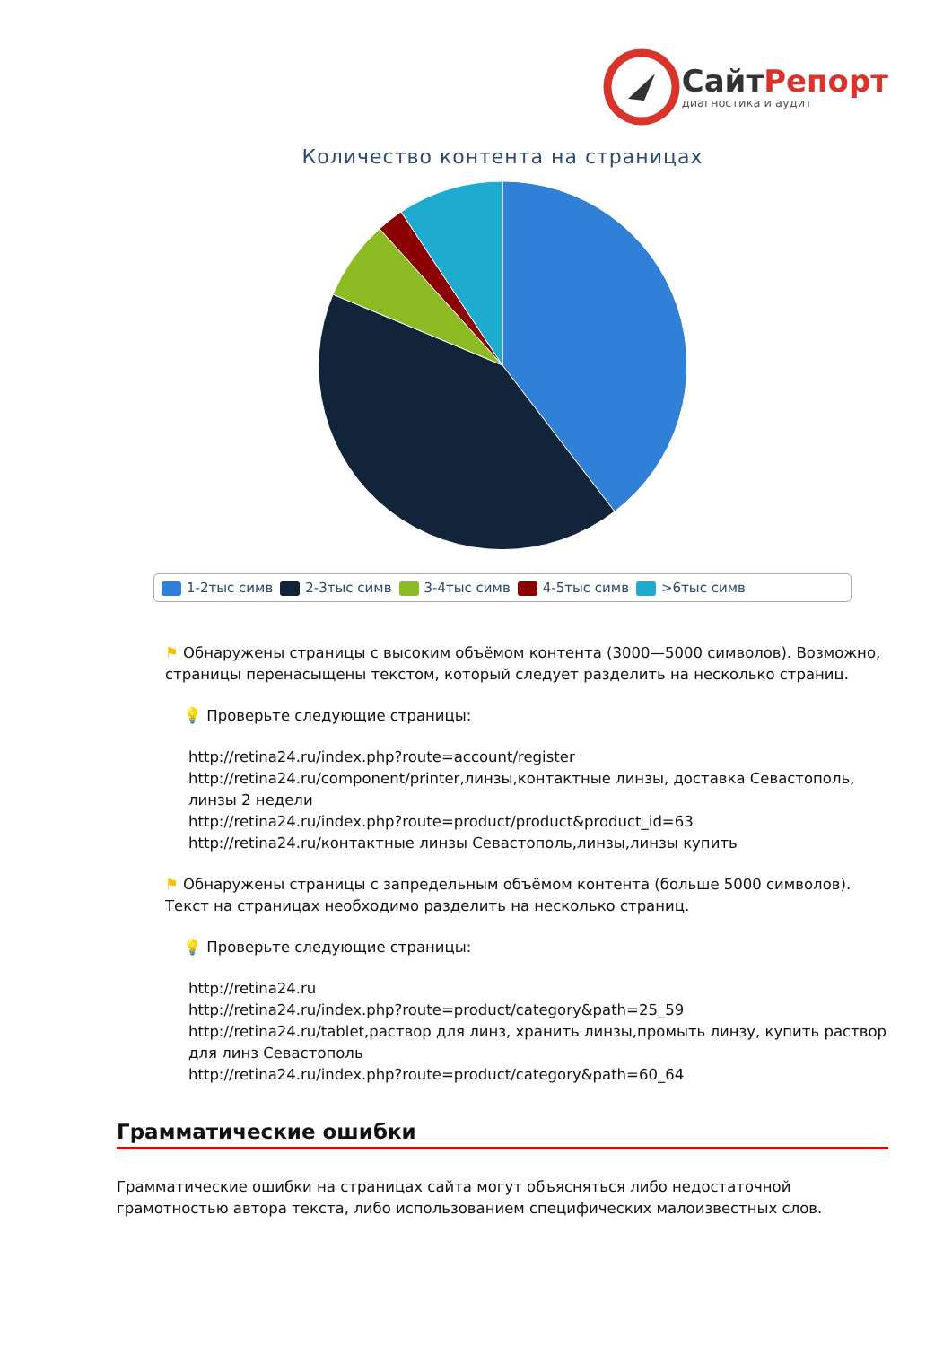СайтРепорт
диагностика и аудит
Количество контента на страницах
1-2тыс симв 2-3тыс симв 3-4тыс симв 4-5тыс симв >6тыс симв
⚑ Обнаружены страницы с высоким объёмом контента (3000—5000 символов). Возможно, страницы перенасыщены текстом, который следует разделить на несколько страниц.
💡 Проверьте следующие страницы:
http://retina24.ru/index.php?route=account/register
http://retina24.ru/component/printer,линзы,контактные линзы, доставка Севастополь, линзы 2 недели
http://retina24.ru/index.php?route=product/product&product_id=63
http://retina24.ru/контактные линзы Севастополь,линзы,линзы купить
⚑ Обнаружены страницы с запредельным объёмом контента (больше 5000 символов). Текст на страницах необходимо разделить на несколько страниц.
💡 Проверьте следующие страницы:
http://retina24.ru
http://retina24.ru/index.php?route=product/category&path=25_59
http://retina24.ru/tablet,раствор для линз, хранить линзы,промыть линзу, купить раствор для линз Севастополь
http://retina24.ru/index.php?route=product/category&path=60_64
Грамматические ошибки
Грамматические ошибки на страницах сайта могут объясняться либо недостаточной грамотностью автора текста, либо использованием специфических малоизвестных слов.